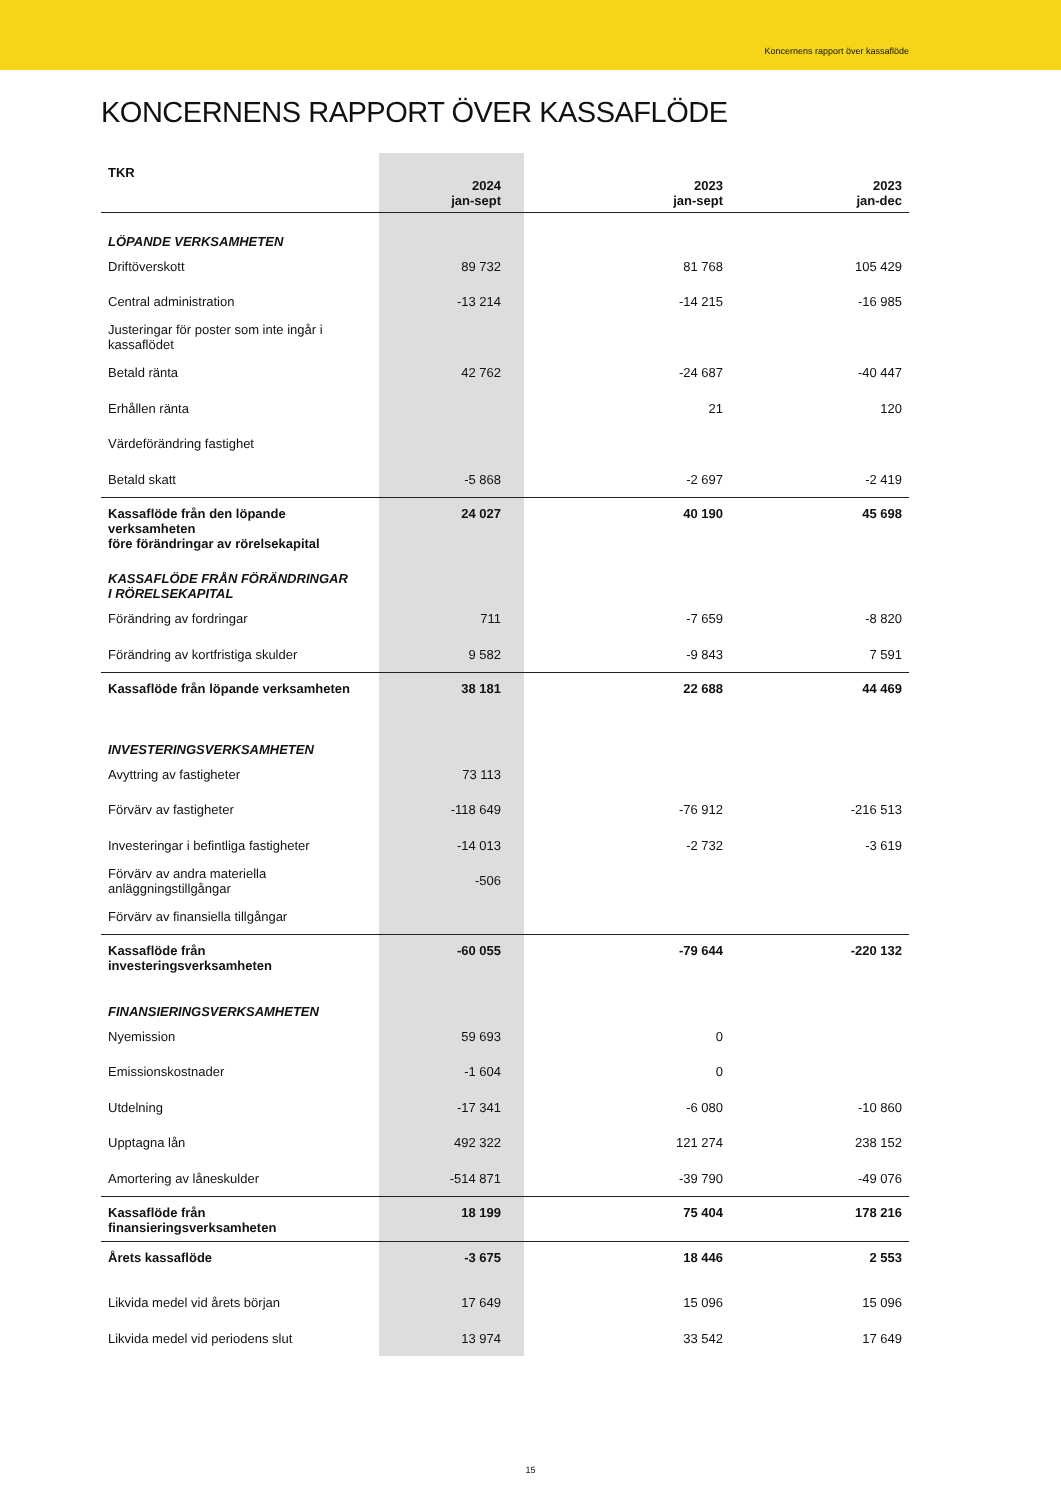Koncernens rapport över kassaflöde
KONCERNENS RAPPORT ÖVER KASSAFLÖDE
| TKR | 2024 jan-sept | 2023 jan-sept | 2023 jan-dec |
| --- | --- | --- | --- |
| LÖPANDE VERKSAMHETEN | | | |
| Driftöverskott | 89 732 | 81 768 | 105 429 |
| Central administration | -13 214 | -14 215 | -16 985 |
| Justeringar för poster som inte ingår i kassaflödet | | | |
| Betald ränta | 42 762 | -24 687 | -40 447 |
| Erhållen ränta | | 21 | 120 |
| Värdeförändring fastighet | | | |
| Betald skatt | -5 868 | -2 697 | -2 419 |
| Kassaflöde från den löpande verksamheten före förändringar av rörelsekapital | 24 027 | 40 190 | 45 698 |
| KASSAFLÖDE FRÅN FÖRÄNDRINGAR I RÖRELSEKAPITAL | | | |
| Förändring av fordringar | 711 | -7 659 | -8 820 |
| Förändring av kortfristiga skulder | 9 582 | -9 843 | 7 591 |
| Kassaflöde från löpande verksamheten | 38 181 | 22 688 | 44 469 |
| INVESTERINGSVERKSAMHETEN | | | |
| Avyttring av fastigheter | 73 113 | | |
| Förvärv av fastigheter | -118 649 | -76 912 | -216 513 |
| Investeringar i befintliga fastigheter | -14 013 | -2 732 | -3 619 |
| Förvärv av andra materiella anläggningstillgångar | -506 | | |
| Förvärv av finansiella tillgångar | | | |
| Kassaflöde från investeringsverksamheten | -60 055 | -79 644 | -220 132 |
| FINANSIERINGSVERKSAMHETEN | | | |
| Nyemission | 59 693 | 0 | |
| Emissionskostnader | -1 604 | 0 | |
| Utdelning | -17 341 | -6 080 | -10 860 |
| Upptagna lån | 492 322 | 121 274 | 238 152 |
| Amortering av låneskulder | -514 871 | -39 790 | -49 076 |
| Kassaflöde från finansieringsverksamheten | 18 199 | 75 404 | 178 216 |
| Årets kassaflöde | -3 675 | 18 446 | 2 553 |
| Likvida medel vid årets början | 17 649 | 15 096 | 15 096 |
| Likvida medel vid periodens slut | 13 974 | 33 542 | 17 649 |
15